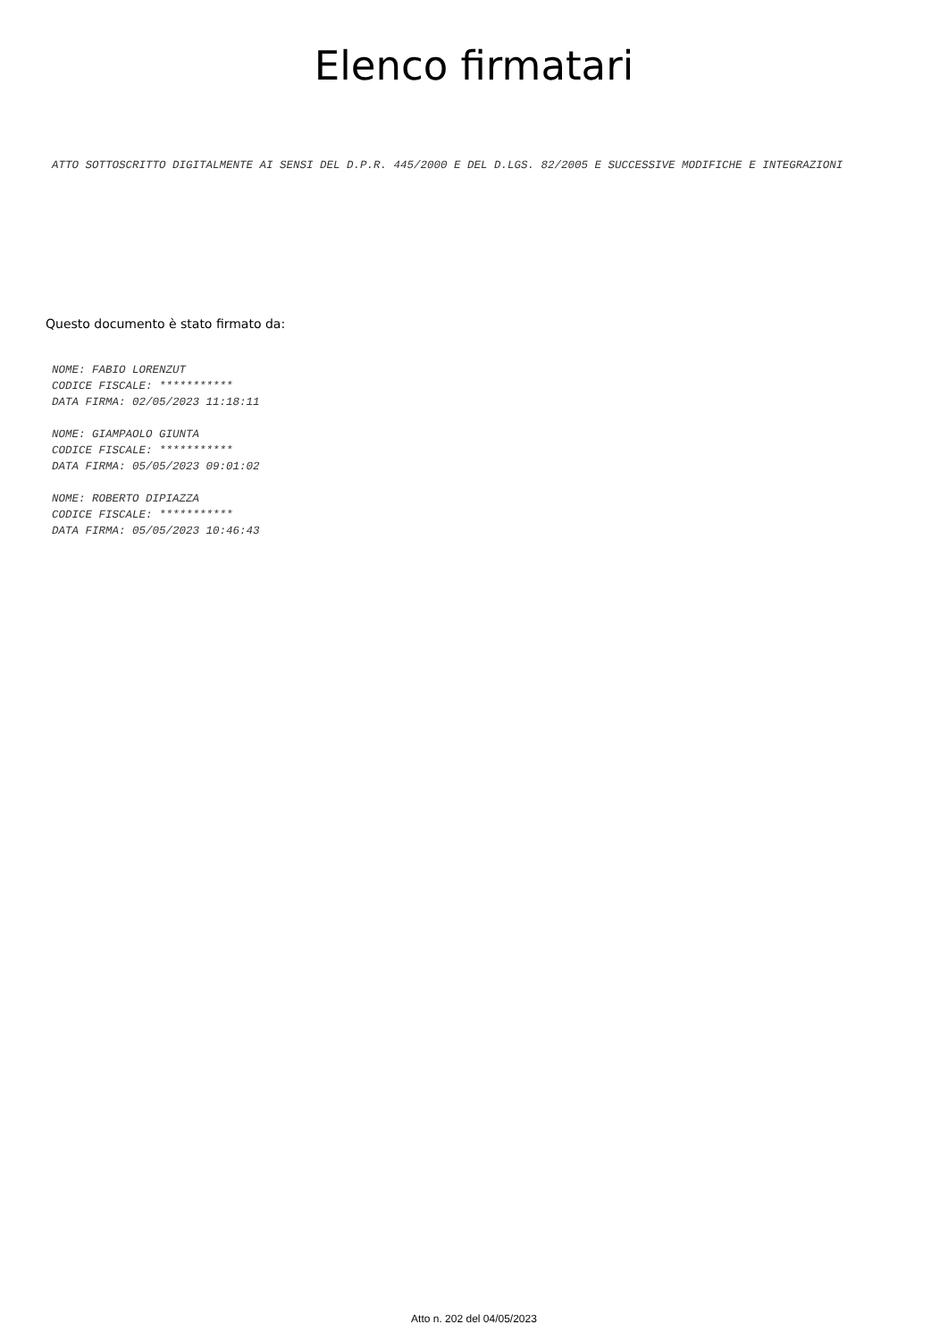Elenco firmatari
ATTO SOTTOSCRITTO DIGITALMENTE AI SENSI DEL D.P.R. 445/2000 E DEL D.LGS. 82/2005 E SUCCESSIVE MODIFICHE E INTEGRAZIONI
Questo documento è stato firmato da:
NOME: FABIO LORENZUT
CODICE FISCALE: ***********
DATA FIRMA: 02/05/2023 11:18:11
NOME: GIAMPAOLO GIUNTA
CODICE FISCALE: ***********
DATA FIRMA: 05/05/2023 09:01:02
NOME: ROBERTO DIPIAZZA
CODICE FISCALE: ***********
DATA FIRMA: 05/05/2023 10:46:43
Atto n. 202 del 04/05/2023